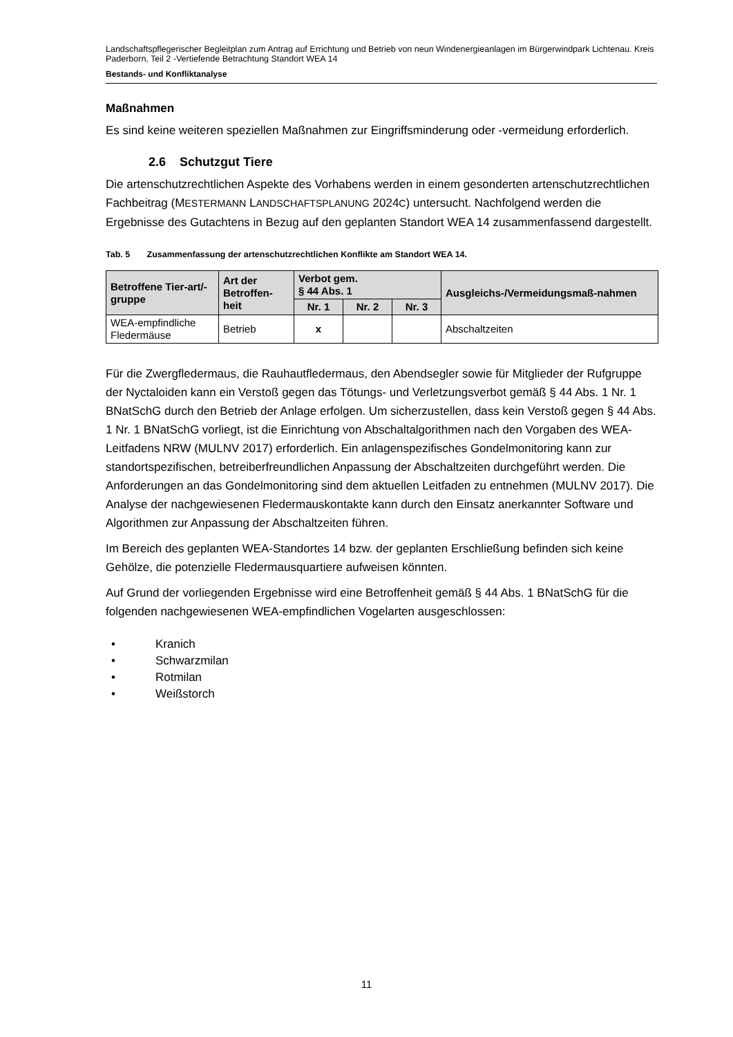Landschaftspflegerischer Begleitplan zum Antrag auf Errichtung und Betrieb von neun Windenergieanlagen im Bürgerwindpark Lichtenau. Kreis Paderborn, Teil 2 -Vertiefende Betrachtung Standort WEA 14
Bestands- und Konfliktanalyse
Maßnahmen
Es sind keine weiteren speziellen Maßnahmen zur Eingriffsminderung oder -vermeidung erforderlich.
2.6 Schutzgut Tiere
Die artenschutzrechtlichen Aspekte des Vorhabens werden in einem gesonderten artenschutzrechtlichen Fachbeitrag (MESTERMANN LANDSCHAFTSPLANUNG 2024C) untersucht. Nachfolgend werden die Ergebnisse des Gutachtens in Bezug auf den geplanten Standort WEA 14 zusammenfassend dargestellt.
Tab. 5 Zusammenfassung der artenschutzrechtlichen Konflikte am Standort WEA 14.
| Betroffene Tier-art/-gruppe | Art der Betroffen-heit | Verbot gem. § 44 Abs. 1 | | | Ausgleichs-/Vermeidungsmaß-nahmen |
| --- | --- | --- | --- | --- | --- |
| | | Nr. 1 | Nr. 2 | Nr. 3 | |
| WEA-empfindliche Fledermäuse | Betrieb | x | | | Abschaltzeiten |
Für die Zwergfledermaus, die Rauhautfledermaus, den Abendsegler sowie für Mitglieder der Rufgruppe der Nyctaloiden kann ein Verstoß gegen das Tötungs- und Verletzungsverbot gemäß § 44 Abs. 1 Nr. 1 BNatSchG durch den Betrieb der Anlage erfolgen. Um sicherzustellen, dass kein Verstoß gegen § 44 Abs. 1 Nr. 1 BNatSchG vorliegt, ist die Einrichtung von Abschaltalgorithmen nach den Vorgaben des WEA-Leitfadens NRW (MULNV 2017) erforderlich. Ein anlagenspezifisches Gondelmonitoring kann zur standortspezifischen, betreiberfreundlichen Anpassung der Abschaltzeiten durchgeführt werden. Die Anforderungen an das Gondelmonitoring sind dem aktuellen Leitfaden zu entnehmen (MULNV 2017). Die Analyse der nachgewiesenen Fledermauskontakte kann durch den Einsatz anerkannter Software und Algorithmen zur Anpassung der Abschaltzeiten führen.
Im Bereich des geplanten WEA-Standortes 14 bzw. der geplanten Erschließung befinden sich keine Gehölze, die potenzielle Fledermausquartiere aufweisen könnten.
Auf Grund der vorliegenden Ergebnisse wird eine Betroffenheit gemäß § 44 Abs. 1 BNatSchG für die folgenden nachgewiesenen WEA-empfindlichen Vogelarten ausgeschlossen:
• Kranich
• Schwarzmilan
• Rotmilan
• Weißstorch
11